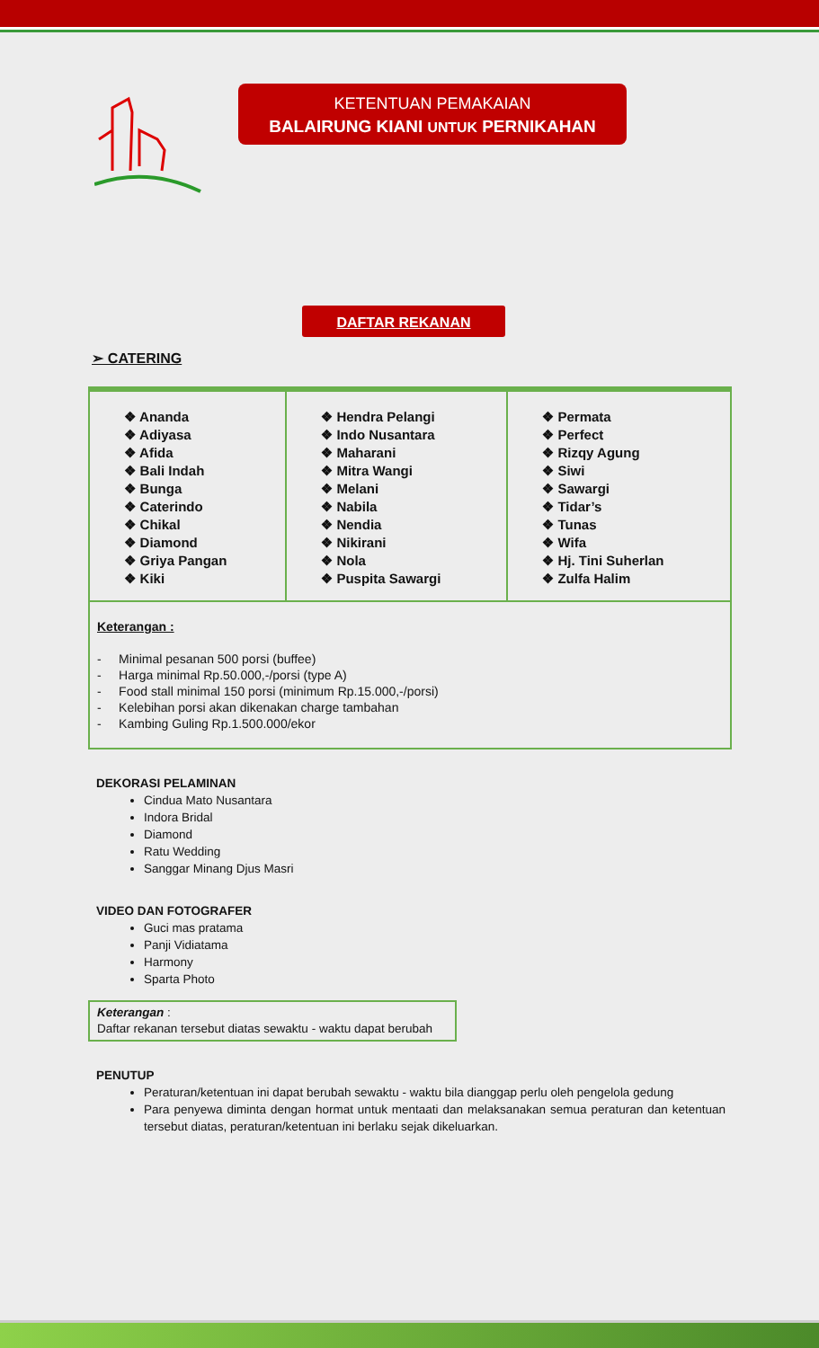KETENTUAN PEMAKAIAN
BALAIRUNG KIANI UNTUK PERNIKAHAN
DAFTAR REKANAN
➢ CATERING
| ❖ Ananda ❖ Adiyasa ❖ Afida ❖ Bali Indah ❖ Bunga ❖ Caterindo ❖ Chikal ❖ Diamond ❖ Griya Pangan ❖ Kiki | ❖ Hendra Pelangi ❖ Indo Nusantara ❖ Maharani ❖ Mitra Wangi ❖ Melani ❖ Nabila ❖ Nendia ❖ Nikirani ❖ Nola ❖ Puspita Sawargi | ❖ Permata ❖ Perfect ❖ Rizqy Agung ❖ Siwi ❖ Sawargi ❖ Tidar’s ❖ Tunas ❖ Wifa ❖ Hj. Tini Suherlan ❖ Zulfa Halim |
Keterangan :
- Minimal pesanan 500 porsi (buffee)
- Harga minimal Rp.50.000,-/porsi (type A)
- Food stall minimal 150 porsi (minimum Rp.15.000,-/porsi)
- Kelebihan porsi akan dikenakan charge tambahan
- Kambing Guling Rp.1.500.000/ekor
DEKORASI PELAMINAN
Cindua Mato Nusantara
Indora Bridal
Diamond
Ratu Wedding
Sanggar Minang Djus Masri
VIDEO DAN FOTOGRAFER
Guci mas pratama
Panji Vidiatama
Harmony
Sparta Photo
Keterangan :
Daftar rekanan tersebut diatas sewaktu - waktu dapat berubah
PENUTUP
Peraturan/ketentuan ini dapat berubah sewaktu - waktu bila dianggap perlu oleh pengelola gedung
Para penyewa diminta dengan hormat untuk mentaati dan melaksanakan semua peraturan dan ketentuan tersebut diatas, peraturan/ketentuan ini berlaku sejak dikeluarkan.